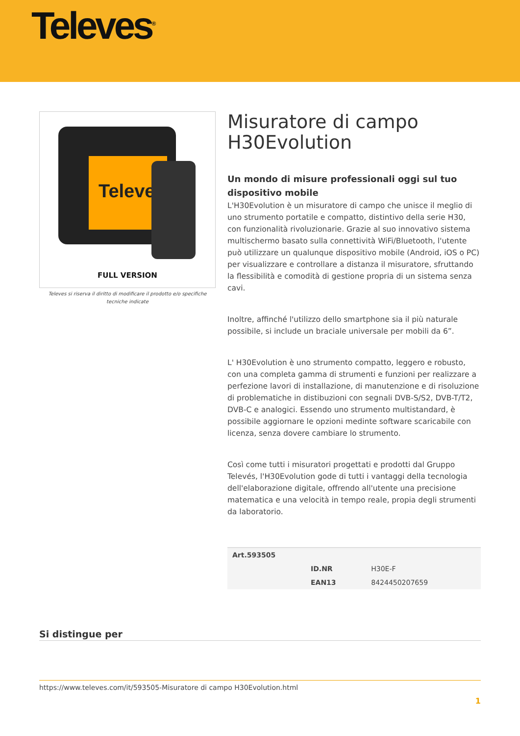Televes<sup>®</sup>
Televes
FULL VERSION
Televes si riserva il diritto di modificare il prodotto e/o specifiche tecniche indicate
Misuratore di campo H30Evolution
Un mondo di misure professionali oggi sul tuo dispositivo mobile
L'H30Evolution è un misuratore di campo che unisce il meglio di uno strumento portatile e compatto, distintivo della serie H30, con funzionalità rivoluzionarie. Grazie al suo innovativo sistema multischermo basato sulla connettività WiFi/Bluetooth, l'utente può utilizzare un qualunque dispositivo mobile (Android, iOS o PC) per visualizzare e controllare a distanza il misuratore, sfruttando la flessibilità e comodità di gestione propria di un sistema senza cavi.
Inoltre, affinché l'utilizzo dello smartphone sia il più naturale possibile, si include un braciale universale per mobili da 6”.
L' H30Evolution è uno strumento compatto, leggero e robusto, con una completa gamma di strumenti e funzioni per realizzare a perfezione lavori di installazione, di manutenzione e di risoluzione di problematiche in distibuzioni con segnali DVB-S/S2, DVB-T/T2, DVB-C e analogici. Essendo uno strumento multistandard, è possibile aggiornare le opzioni medinte software scaricabile con licenza, senza dovere cambiare lo strumento.
Così come tutti i misuratori progettati e prodotti dal Gruppo Televés, l'H30Evolution gode di tutti i vantaggi della tecnologia dell'elaborazione digitale, offrendo all'utente una precisione matematica e una velocità in tempo reale, propia degli strumenti da laboratorio.
| Art.593505 | | |
| --- | --- | --- |
| | ID.NR | H30E-F |
| | EAN13 | 8424450207659 |
Si distingue per
https://www.televes.com/it/593505-Misuratore di campo H30Evolution.html
1